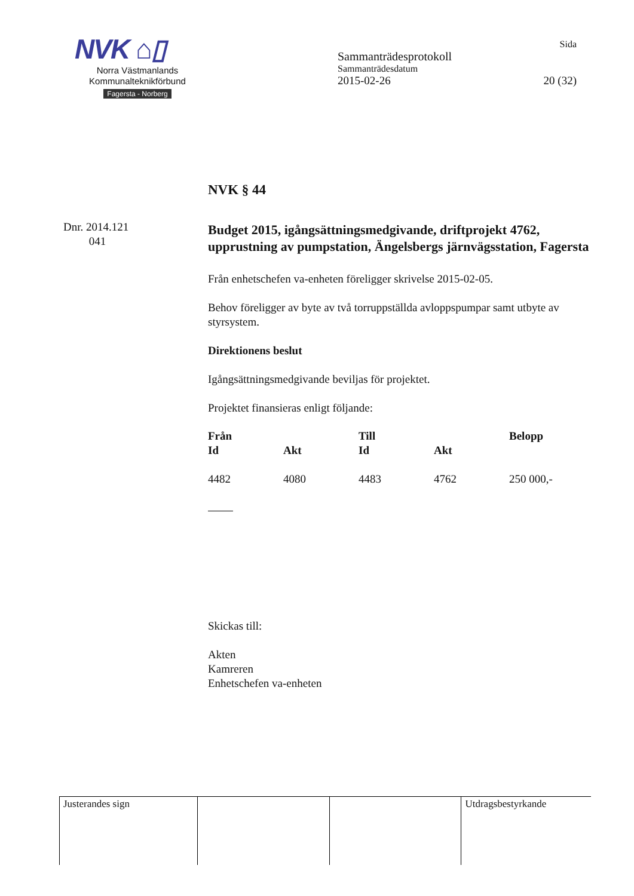NVK ⌂▯
Norra Västmanlands
Kommunalteknikförbund
Fagersta - Norberg
Sida
Sammanträdesprotokoll
Sammanträdesdatum
2015-02-26 20 (32)
Dnr. 2014.121
041
NVK § 44
Budget 2015, igångsättningsmedgivande, driftprojekt 4762, upprustning av pumpstation, Ängelsbergs järnvägsstation, Fagersta
Från enhetschefen va-enheten föreligger skrivelse 2015-02-05.
Behov föreligger av byte av två torruppställda avloppspumpar samt utbyte av styrsystem.
Direktionens beslut
Igångsättningsmedgivande beviljas för projektet.
Projektet finansieras enligt följande:
| Från | | Till | | Belopp |
| --- | --- | --- | --- | --- |
| Id | Akt | Id | Akt | |
| 4482 | 4080 | 4483 | 4762 | 250 000,- |
Skickas till:
Akten
Kamreren
Enhetschefen va-enheten
| Justerandes sign | | | Utdragsbestyrkande |